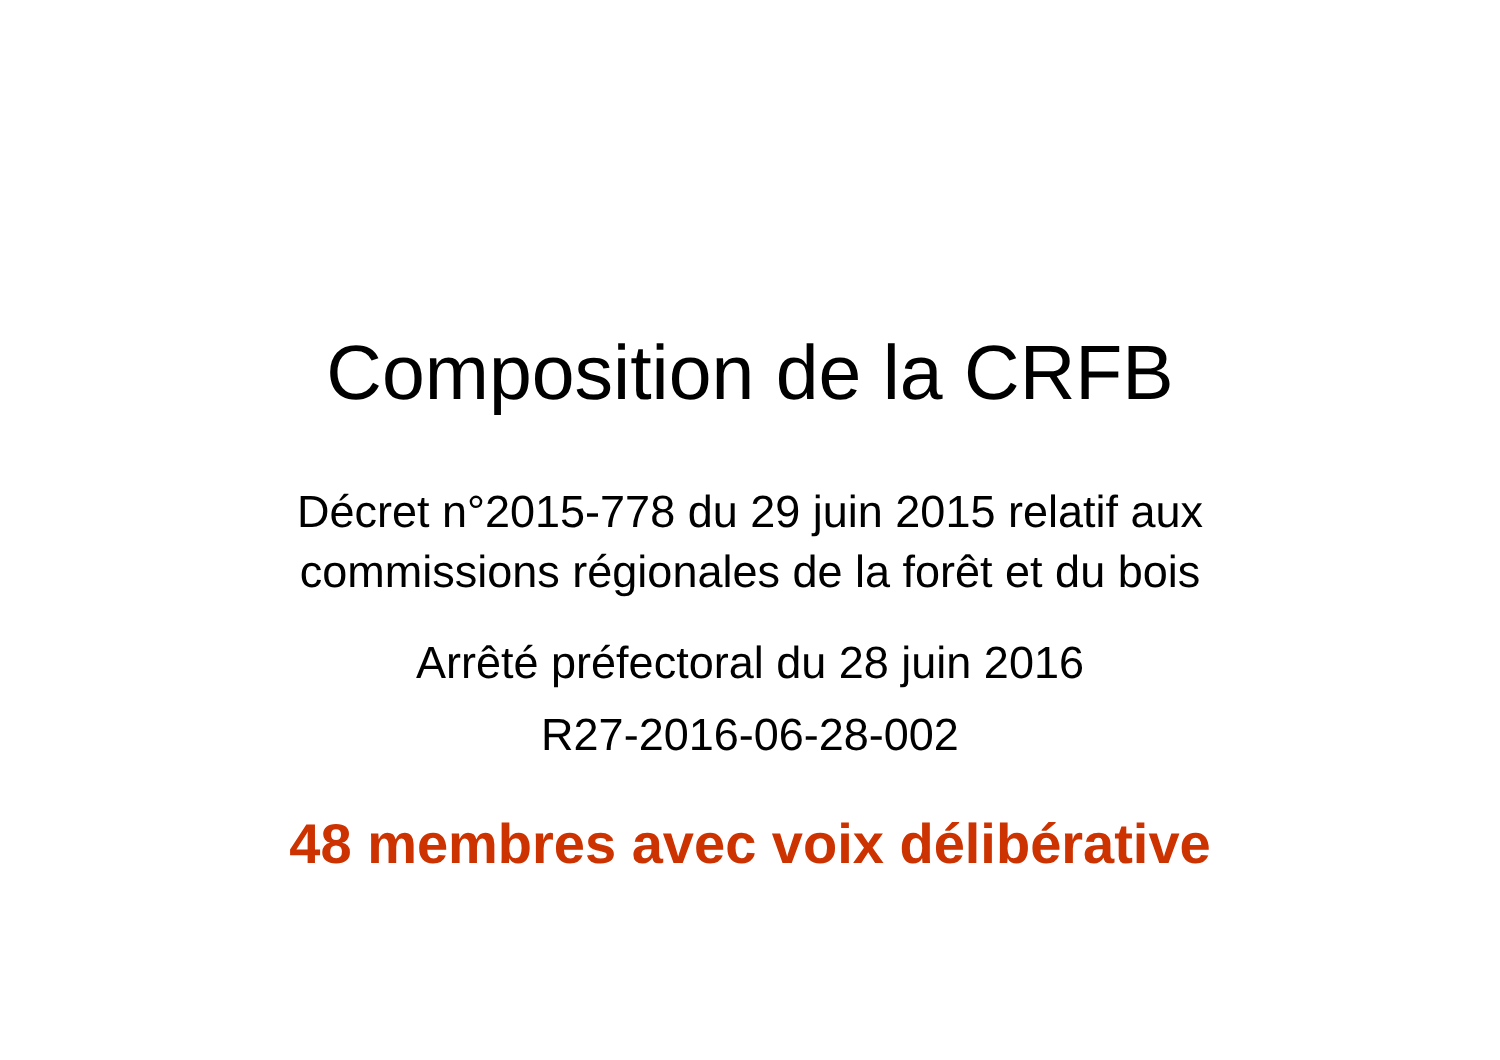Composition de la CRFB
Décret n°2015-778 du 29 juin 2015 relatif aux
commissions régionales de la forêt et du bois
Arrêté préfectoral du 28 juin 2016
R27-2016-06-28-002
48 membres avec voix délibérative